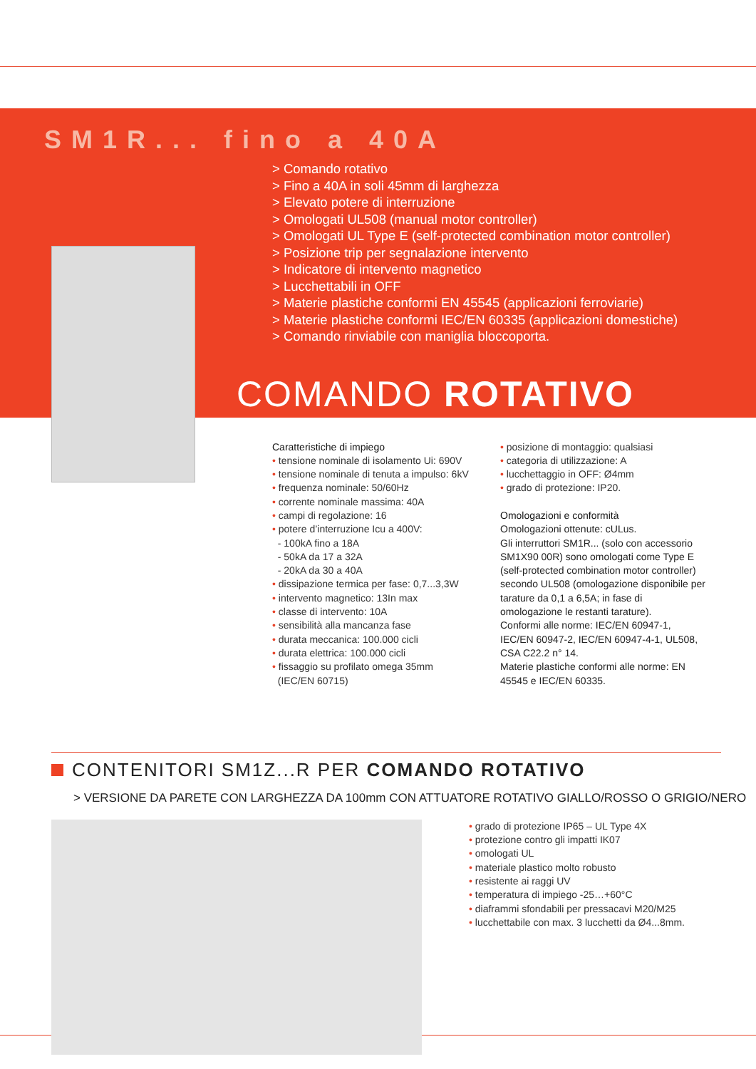SM1R... fino a 40A
> Comando rotativo
> Fino a 40A in soli 45mm di larghezza
> Elevato potere di interruzione
> Omologati UL508 (manual motor controller)
> Omologati UL Type E (self-protected combination motor controller)
> Posizione trip per segnalazione intervento
> Indicatore di intervento magnetico
> Lucchettabili in OFF
> Materie plastiche conformi EN 45545 (applicazioni ferroviarie)
> Materie plastiche conformi IEC/EN 60335 (applicazioni domestiche)
> Comando rinviabile con maniglia bloccoporta.
COMANDO ROTATIVO
Caratteristiche di impiego
• tensione nominale di isolamento Ui: 690V
• tensione nominale di tenuta a impulso: 6kV
• frequenza nominale: 50/60Hz
• corrente nominale massima: 40A
• campi di regolazione: 16
• potere d’interruzione Icu a 400V:
- 100kA fino a 18A
- 50kA da 17 a 32A
- 20kA da 30 a 40A
• dissipazione termica per fase: 0,7...3,3W
• intervento magnetico: 13In max
• classe di intervento: 10A
• sensibilità alla mancanza fase
• durata meccanica: 100.000 cicli
• durata elettrica: 100.000 cicli
• fissaggio su profilato omega 35mm
(IEC/EN 60715)
• posizione di montaggio: qualsiasi
• categoria di utilizzazione: A
• lucchettaggio in OFF: Ø4mm
• grado di protezione: IP20.
Omologazioni e conformità
Omologazioni ottenute: cULus.
Gli interruttori SM1R... (solo con accessorio SM1X90 00R) sono omologati come Type E (self-protected combination motor controller) secondo UL508 (omologazione disponibile per tarature da 0,1 a 6,5A; in fase di omologazione le restanti tarature).
Conformi alle norme: IEC/EN 60947-1, IEC/EN 60947-2, IEC/EN 60947-4-1, UL508, CSA C22.2 n° 14.
Materie plastiche conformi alle norme: EN 45545 e IEC/EN 60335.
CONTENITORI SM1Z...R PER COMANDO ROTATIVO
> VERSIONE DA PARETE CON LARGHEZZA DA 100mm CON ATTUATORE ROTATIVO GIALLO/ROSSO O GRIGIO/NERO
• grado di protezione IP65 – UL Type 4X
• protezione contro gli impatti IK07
• omologati UL
• materiale plastico molto robusto
• resistente ai raggi UV
• temperatura di impiego -25…+60°C
• diaframmi sfondabili per pressacavi M20/M25
• lucchettabile con max. 3 lucchetti da Ø4...8mm.